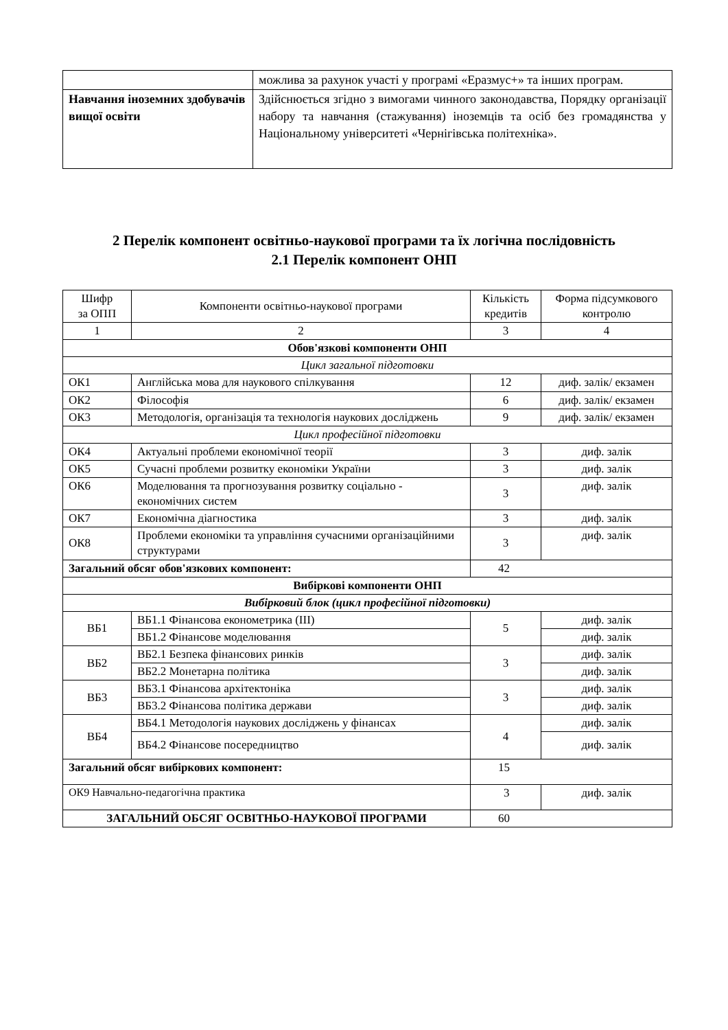| | можлива за рахунок участі у програмі «Еразмус+» та інших програм. |
| Навчання іноземних здобувачів вищої освіти | Здійснюється згідно з вимогами чинного законодавства, Порядку організації набору та навчання (стажування) іноземців та осіб без громадянства у Національному університеті «Чернігівська політехніка». |
2 Перелік компонент освітньо-наукової програми та їх логічна послідовність
2.1 Перелік компонент ОНП
| Шифр за ОПП | Компоненти освітньо-наукової програми | Кількість кредитів | Форма підсумкового контролю |
| --- | --- | --- | --- |
| 1 | 2 | 3 | 4 |
| Обов'язкові компоненти ОНП | | | |
| Цикл загальної підготовки | | | |
| ОК1 | Англійська мова для наукового спілкування | 12 | диф. залік/ екзамен |
| ОК2 | Філософія | 6 | диф. залік/ екзамен |
| ОК3 | Методологія, організація та технологія наукових досліджень | 9 | диф. залік/ екзамен |
| Цикл професійної підготовки | | | |
| ОК4 | Актуальні проблеми економічної теорії | 3 | диф. залік |
| ОК5 | Сучасні проблеми розвитку економіки України | 3 | диф. залік |
| ОК6 | Моделювання та прогнозування розвитку соціально - економічних систем | 3 | диф. залік |
| ОК7 | Економічна діагностика | 3 | диф. залік |
| ОК8 | Проблеми економіки та управління сучасними організаційними структурами | 3 | диф. залік |
| Загальний обсяг обов'язкових компонент: | | 42 | |
| Вибіркові компоненти ОНП | | | |
| Вибірковий блок (цикл професійної підготовки) | | | |
| ВБ1 | ВБ1.1 Фінансова економетрика (III) | 5 | диф. залік |
| | ВБ1.2 Фінансове моделювання | | диф. залік |
| ВБ2 | ВБ2.1 Безпека фінансових ринків | 3 | диф. залік |
| | ВБ2.2 Монетарна політика | | диф. залік |
| ВБ3 | ВБ3.1 Фінансова архітектоніка | 3 | диф. залік |
| | ВБ3.2 Фінансова політика держави | | диф. залік |
| ВБ4 | ВБ4.1 Методологія наукових досліджень у фінансах | 4 | диф. залік |
| | ВБ4.2 Фінансове посередництво | | диф. залік |
| Загальний обсяг вибіркових компонент: | | 15 | |
| ОК9 Навчально-педагогічна практика | | 3 | диф. залік |
| ЗАГАЛЬНИЙ ОБСЯГ ОСВІТНЬО-НАУКОВОЇ ПРОГРАМИ | | 60 | |